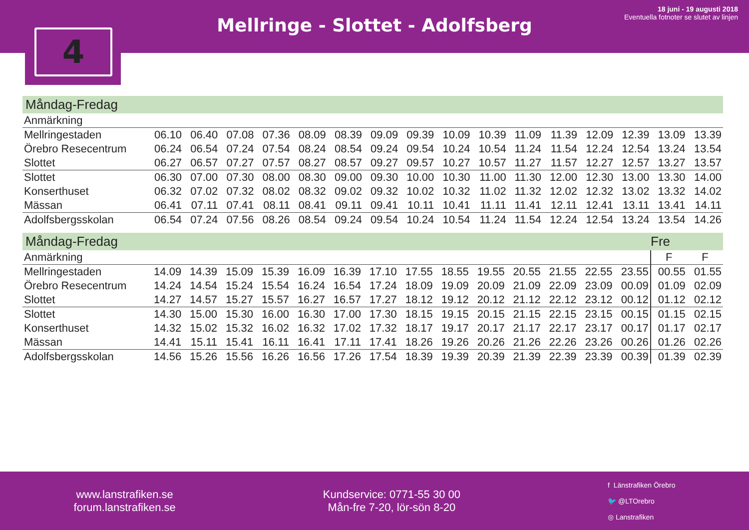Mellringe - Slottet - Adolfsberg
18 juni - 19 augusti 2018
Eventuella fotnoter se slutet av linjen
4
Måndag-Fredag
| Anmärkning | | | | | | | | | | | | | | | | |
| --- | --- | --- | --- | --- | --- | --- | --- | --- | --- | --- | --- | --- | --- | --- | --- | --- |
| Mellringestaden | 06.10 | 06.40 | 07.08 | 07.36 | 08.09 | 08.39 | 09.09 | 09.39 | 10.09 | 10.39 | 11.09 | 11.39 | 12.09 | 12.39 | 13.09 | 13.39 |
| Örebro Resecentrum | 06.24 | 06.54 | 07.24 | 07.54 | 08.24 | 08.54 | 09.24 | 09.54 | 10.24 | 10.54 | 11.24 | 11.54 | 12.24 | 12.54 | 13.24 | 13.54 |
| Slottet | 06.27 | 06.57 | 07.27 | 07.57 | 08.27 | 08.57 | 09.27 | 09.57 | 10.27 | 10.57 | 11.27 | 11.57 | 12.27 | 12.57 | 13.27 | 13.57 |
| Slottet | 06.30 | 07.00 | 07.30 | 08.00 | 08.30 | 09.00 | 09.30 | 10.00 | 10.30 | 11.00 | 11.30 | 12.00 | 12.30 | 13.00 | 13.30 | 14.00 |
| Konserthuset | 06.32 | 07.02 | 07.32 | 08.02 | 08.32 | 09.02 | 09.32 | 10.02 | 10.32 | 11.02 | 11.32 | 12.02 | 12.32 | 13.02 | 13.32 | 14.02 |
| Mässan | 06.41 | 07.11 | 07.41 | 08.11 | 08.41 | 09.11 | 09.41 | 10.11 | 10.41 | 11.11 | 11.41 | 12.11 | 12.41 | 13.11 | 13.41 | 14.11 |
| Adolfsbergsskolan | 06.54 | 07.24 | 07.56 | 08.26 | 08.54 | 09.24 | 09.54 | 10.24 | 10.54 | 11.24 | 11.54 | 12.24 | 12.54 | 13.24 | 13.54 | 14.26 |
Måndag-Fredag Fre
| Anmärkning | | | | | | | | | | | | | | | F | F |
| --- | --- | --- | --- | --- | --- | --- | --- | --- | --- | --- | --- | --- | --- | --- | --- | --- |
| Mellringestaden | 14.09 | 14.39 | 15.09 | 15.39 | 16.09 | 16.39 | 17.10 | 17.55 | 18.55 | 19.55 | 20.55 | 21.55 | 22.55 | 23.55 | 00.55 | 01.55 |
| Örebro Resecentrum | 14.24 | 14.54 | 15.24 | 15.54 | 16.24 | 16.54 | 17.24 | 18.09 | 19.09 | 20.09 | 21.09 | 22.09 | 23.09 | 00.09 | 01.09 | 02.09 |
| Slottet | 14.27 | 14.57 | 15.27 | 15.57 | 16.27 | 16.57 | 17.27 | 18.12 | 19.12 | 20.12 | 21.12 | 22.12 | 23.12 | 00.12 | 01.12 | 02.12 |
| Slottet | 14.30 | 15.00 | 15.30 | 16.00 | 16.30 | 17.00 | 17.30 | 18.15 | 19.15 | 20.15 | 21.15 | 22.15 | 23.15 | 00.15 | 01.15 | 02.15 |
| Konserthuset | 14.32 | 15.02 | 15.32 | 16.02 | 16.32 | 17.02 | 17.32 | 18.17 | 19.17 | 20.17 | 21.17 | 22.17 | 23.17 | 00.17 | 01.17 | 02.17 |
| Mässan | 14.41 | 15.11 | 15.41 | 16.11 | 16.41 | 17.11 | 17.41 | 18.26 | 19.26 | 20.26 | 21.26 | 22.26 | 23.26 | 00.26 | 01.26 | 02.26 |
| Adolfsbergsskolan | 14.56 | 15.26 | 15.56 | 16.26 | 16.56 | 17.26 | 17.54 | 18.39 | 19.39 | 20.39 | 21.39 | 22.39 | 23.39 | 00.39 | 01.39 | 02.39 |
www.lanstrafiken.se
forum.lanstrafiken.se
Kundservice: 0771-55 30 00
Mån-fre 7-20, lör-sön 8-20
f Länstrafiken Örebro
🐦 @LTOrebro
◎ Lanstrafiken